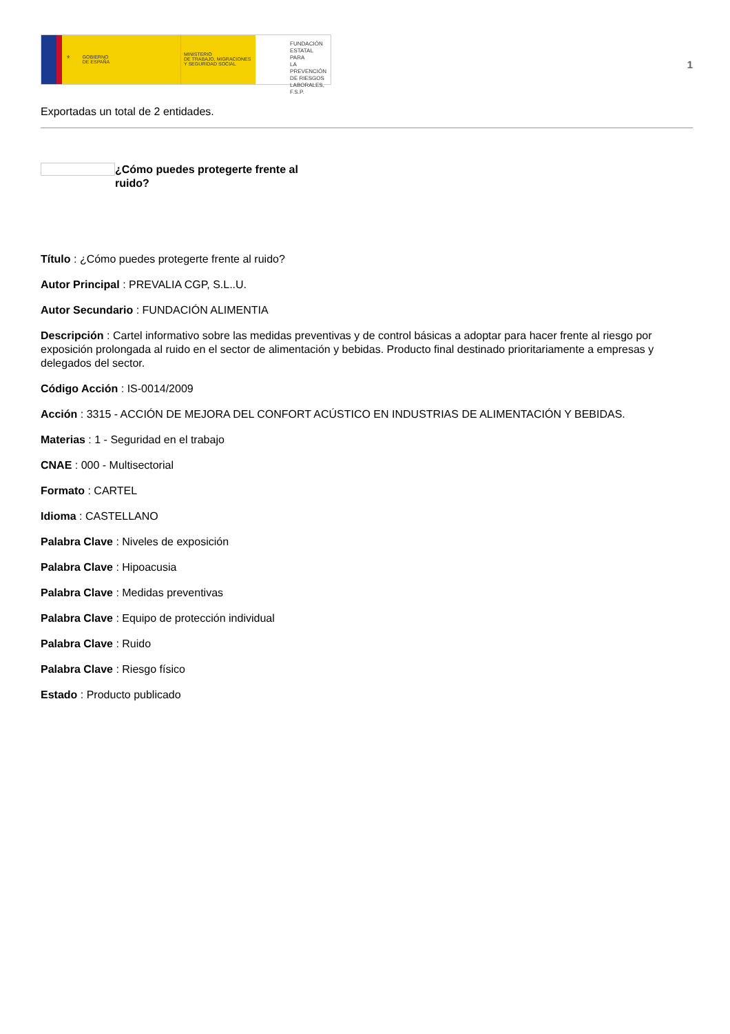⚜ GOBIERNO
DE ESPAÑA
MINISTERIO
DE TRABAJO, MIGRACIONES
Y SEGURIDAD SOCIAL
FUNDACIÓN
ESTATAL PARA
LA PREVENCIÓN
DE RIESGOS
LABORALES, F.S.P.
1
Exportadas un total de 2 entidades.
¿Cómo puedes protegerte frente al ruido?
Título : ¿Cómo puedes protegerte frente al ruido?
Autor Principal : PREVALIA CGP, S.L..U.
Autor Secundario : FUNDACIÓN ALIMENTIA
Descripción : Cartel informativo sobre las medidas preventivas y de control básicas a adoptar para hacer frente al riesgo por exposición prolongada al ruido en el sector de alimentación y bebidas. Producto final destinado prioritariamente a empresas y delegados del sector.
Código Acción : IS-0014/2009
Acción : 3315 - ACCIÓN DE MEJORA DEL CONFORT ACÚSTICO EN INDUSTRIAS DE ALIMENTACIÓN Y BEBIDAS.
Materias : 1 - Seguridad en el trabajo
CNAE : 000 - Multisectorial
Formato : CARTEL
Idioma : CASTELLANO
Palabra Clave : Niveles de exposición
Palabra Clave : Hipoacusia
Palabra Clave : Medidas preventivas
Palabra Clave : Equipo de protección individual
Palabra Clave : Ruido
Palabra Clave : Riesgo físico
Estado : Producto publicado